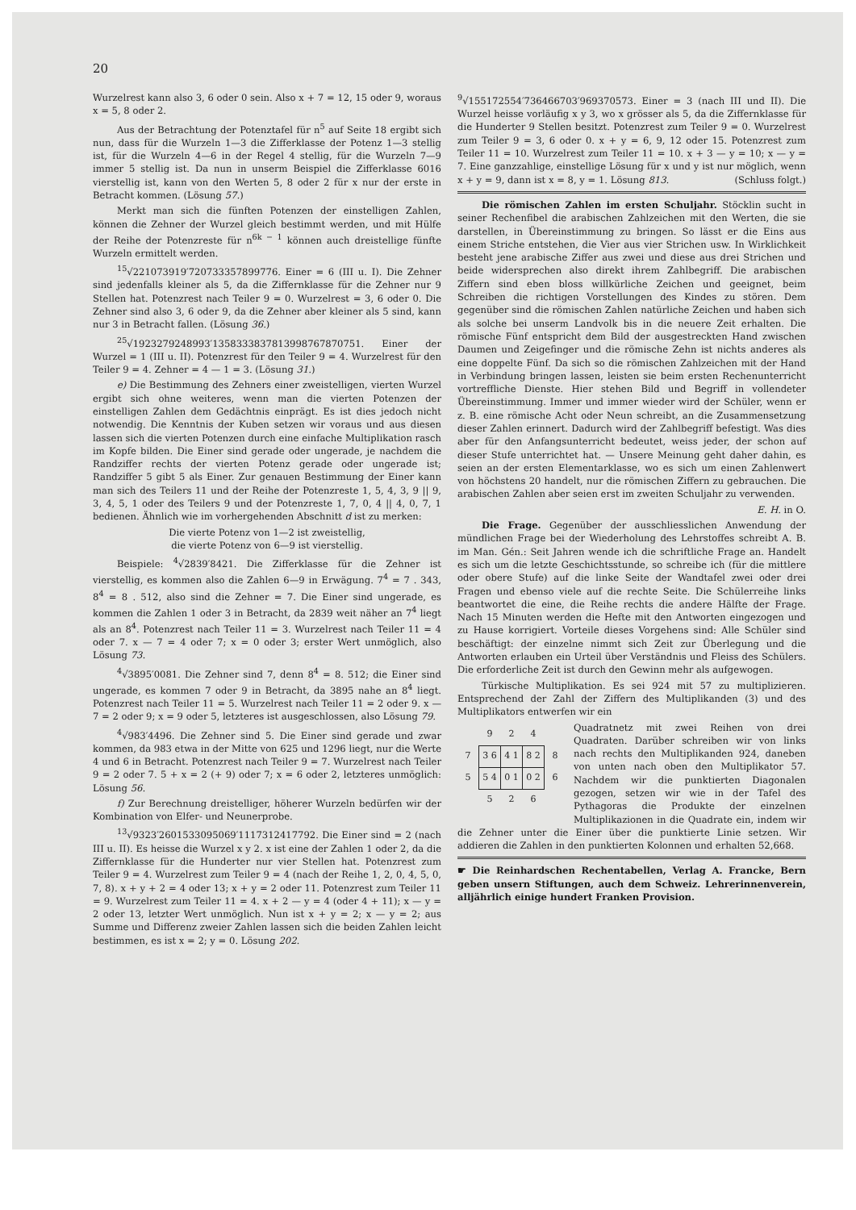20
Wurzelrest kann also 3, 6 oder 0 sein. Also x + 7 = 12, 15 oder 9, woraus x = 5, 8 oder 2.
Aus der Betrachtung der Potenztafel für n<sup>5</sup> auf Seite 18 ergibt sich nun, dass für die Wurzeln 1—3 die Zifferklasse der Potenz 1—3 stellig ist, für die Wurzeln 4—6 in der Regel 4 stellig, für die Wurzeln 7—9 immer 5 stellig ist. Da nun in unserm Beispiel die Zifferklasse 6016 vierstellig ist, kann von den Werten 5, 8 oder 2 für x nur der erste in Betracht kommen. (Lösung 57.)
Merkt man sich die fünften Potenzen der einstelligen Zahlen, können die Zehner der Wurzel gleich bestimmt werden, und mit Hülfe der Reihe der Potenzreste für n<sup>6k − 1</sup> können auch dreistellige fünfte Wurzeln ermittelt werden.
<sup>15</sup>√221073919′720733357899776. Einer = 6 (III u. I). Die Zehner sind jedenfalls kleiner als 5, da die Ziffernklasse für die Zehner nur 9 Stellen hat. Potenzrest nach Teiler 9 = 0. Wurzelrest = 3, 6 oder 0. Die Zehner sind also 3, 6 oder 9, da die Zehner aber kleiner als 5 sind, kann nur 3 in Betracht fallen. (Lösung 36.)
<sup>25</sup>√1923279248993′1358333837813998767870751. Einer der Wurzel = 1 (III u. II). Potenzrest für den Teiler 9 = 4. Wurzelrest für den Teiler 9 = 4. Zehner = 4 — 1 = 3. (Lösung 31.)
e) Die Bestimmung des Zehners einer zweistelligen, vierten Wurzel ergibt sich ohne weiteres, wenn man die vierten Potenzen der einstelligen Zahlen dem Gedächtnis einprägt. Es ist dies jedoch nicht notwendig. Die Kenntnis der Kuben setzen wir voraus und aus diesen lassen sich die vierten Potenzen durch eine einfache Multiplikation rasch im Kopfe bilden. Die Einer sind gerade oder ungerade, je nachdem die Randziffer rechts der vierten Potenz gerade oder ungerade ist; Randziffer 5 gibt 5 als Einer. Zur genauen Bestimmung der Einer kann man sich des Teilers 11 und der Reihe der Potenzreste 1, 5, 4, 3, 9 || 9, 3, 4, 5, 1 oder des Teilers 9 und der Potenzreste 1, 7, 0, 4 || 4, 0, 7, 1 bedienen. Ähnlich wie im vorhergehenden Abschnitt d ist zu merken:
Die vierte Potenz von 1—2 ist zweistellig,
die vierte Potenz von 6—9 ist vierstellig.
Beispiele: <sup>4</sup>√2839′8421. Die Zifferklasse für die Zehner ist vierstellig, es kommen also die Zahlen 6—9 in Erwägung. 7<sup>4</sup> = 7 . 343, 8<sup>4</sup> = 8 . 512, also sind die Zehner = 7. Die Einer sind ungerade, es kommen die Zahlen 1 oder 3 in Betracht, da 2839 weit näher an 7<sup>4</sup> liegt als an 8<sup>4</sup>. Potenzrest nach Teiler 11 = 3. Wurzelrest nach Teiler 11 = 4 oder 7. x — 7 = 4 oder 7; x = 0 oder 3; erster Wert unmöglich, also Lösung 73.
<sup>4</sup>√3895′0081. Die Zehner sind 7, denn 8<sup>4</sup> = 8. 512; die Einer sind ungerade, es kommen 7 oder 9 in Betracht, da 3895 nahe an 8<sup>4</sup> liegt. Potenzrest nach Teiler 11 = 5. Wurzelrest nach Teiler 11 = 2 oder 9. x — 7 = 2 oder 9; x = 9 oder 5, letzteres ist ausgeschlossen, also Lösung 79.
<sup>4</sup>√983′4496. Die Zehner sind 5. Die Einer sind gerade und zwar kommen, da 983 etwa in der Mitte von 625 und 1296 liegt, nur die Werte 4 und 6 in Betracht. Potenzrest nach Teiler 9 = 7. Wurzelrest nach Teiler 9 = 2 oder 7. 5 + x = 2 (+ 9) oder 7; x = 6 oder 2, letzteres unmöglich: Lösung 56.
f) Zur Berechnung dreistelliger, höherer Wurzeln bedürfen wir der Kombination von Elfer- und Neunerprobe.
<sup>13</sup>√9323′2601533095069′1117312417792. Die Einer sind = 2 (nach III u. II). Es heisse die Wurzel x y 2. x ist eine der Zahlen 1 oder 2, da die Ziffernklasse für die Hunderter nur vier Stellen hat. Potenzrest zum Teiler 9 = 4. Wurzelrest zum Teiler 9 = 4 (nach der Reihe 1, 2, 0, 4, 5, 0, 7, 8). x + y + 2 = 4 oder 13; x + y = 2 oder 11. Potenzrest zum Teiler 11 = 9. Wurzelrest zum Teiler 11 = 4. x + 2 — y = 4 (oder 4 + 11); x — y = 2 oder 13, letzter Wert unmöglich. Nun ist x + y = 2; x — y = 2; aus Summe und Differenz zweier Zahlen lassen sich die beiden Zahlen leicht bestimmen, es ist x = 2; y = 0. Lösung 202.
<sup>9</sup>√155172554′736466703′969370573. Einer = 3 (nach III und II). Die Wurzel heisse vorläufig x y 3, wo x grösser als 5, da die Ziffernklasse für die Hunderter 9 Stellen besitzt. Potenzrest zum Teiler 9 = 0. Wurzelrest zum Teiler 9 = 3, 6 oder 0. x + y = 6, 9, 12 oder 15. Potenzrest zum Teiler 11 = 10. Wurzelrest zum Teiler 11 = 10. x + 3 — y = 10; x — y = 7. Eine ganzzahlige, einstellige Lösung für x und y ist nur möglich, wenn x + y = 9, dann ist x = 8, y = 1. Lösung 813. (Schluss folgt.)
Die römischen Zahlen im ersten Schuljahr. Stöcklin sucht in seiner Rechenfibel die arabischen Zahlzeichen mit den Werten, die sie darstellen, in Übereinstimmung zu bringen. So lässt er die Eins aus einem Striche entstehen, die Vier aus vier Strichen usw. In Wirklichkeit besteht jene arabische Ziffer aus zwei und diese aus drei Strichen und beide widersprechen also direkt ihrem Zahlbegriff. Die arabischen Ziffern sind eben bloss willkürliche Zeichen und geeignet, beim Schreiben die richtigen Vorstellungen des Kindes zu stören. Dem gegenüber sind die römischen Zahlen natürliche Zeichen und haben sich als solche bei unserm Landvolk bis in die neuere Zeit erhalten. Die römische Fünf entspricht dem Bild der ausgestreckten Hand zwischen Daumen und Zeigefinger und die römische Zehn ist nichts anderes als eine doppelte Fünf. Da sich so die römischen Zahlzeichen mit der Hand in Verbindung bringen lassen, leisten sie beim ersten Rechenunterricht vortreffliche Dienste. Hier stehen Bild und Begriff in vollendeter Übereinstimmung. Immer und immer wieder wird der Schüler, wenn er z. B. eine römische Acht oder Neun schreibt, an die Zusammensetzung dieser Zahlen erinnert. Dadurch wird der Zahlbegriff befestigt. Was dies aber für den Anfangsunterricht bedeutet, weiss jeder, der schon auf dieser Stufe unterrichtet hat. — Unsere Meinung geht daher dahin, es seien an der ersten Elementarklasse, wo es sich um einen Zahlenwert von höchstens 20 handelt, nur die römischen Ziffern zu gebrauchen. Die arabischen Zahlen aber seien erst im zweiten Schuljahr zu verwenden.
E. H. in O.
Die Frage. Gegenüber der ausschliesslichen Anwendung der mündlichen Frage bei der Wiederholung des Lehrstoffes schreibt A. B. im Man. Gén.: Seit Jahren wende ich die schriftliche Frage an. Handelt es sich um die letzte Geschichtsstunde, so schreibe ich (für die mittlere oder obere Stufe) auf die linke Seite der Wandtafel zwei oder drei Fragen und ebenso viele auf die rechte Seite. Die Schülerreihe links beantwortet die eine, die Reihe rechts die andere Hälfte der Frage. Nach 15 Minuten werden die Hefte mit den Antworten eingezogen und zu Hause korrigiert. Vorteile dieses Vorgehens sind: Alle Schüler sind beschäftigt: der einzelne nimmt sich Zeit zur Überlegung und die Antworten erlauben ein Urteil über Verständnis und Fleiss des Schülers. Die erforderliche Zeit ist durch den Gewinn mehr als aufgewogen.
Türkische Multiplikation. Es sei 924 mit 57 zu multiplizieren. Entsprechend der Zahl der Ziffern des Multiplikanden (3) und des Multiplikators entwerfen wir ein
| | 9 | 2 | 4 | |
| 7 | 3 6 | 4 1 | 8 2 | 8 |
| 5 | 5 4 | 0 1 | 0 2 | 6 |
| | 5 | 2 | 6 | |
Quadratnetz mit zwei Reihen von drei Quadraten. Darüber schreiben wir von links nach rechts den Multiplikanden 924, daneben von unten nach oben den Multiplikator 57. Nachdem wir die punktierten Diagonalen gezogen, setzen wir wie in der Tafel des Pythagoras die Produkte der einzelnen Multiplikazionen in die Quadrate ein, indem wir die Zehner unter die Einer über die punktierte Linie setzen. Wir addieren die Zahlen in den punktierten Kolonnen und erhalten 52,668.
☛ Die Reinhardschen Rechentabellen, Verlag A. Francke, Bern geben unsern Stiftungen, auch dem Schweiz. Lehrerinnenverein, alljährlich einige hundert Franken Provision.